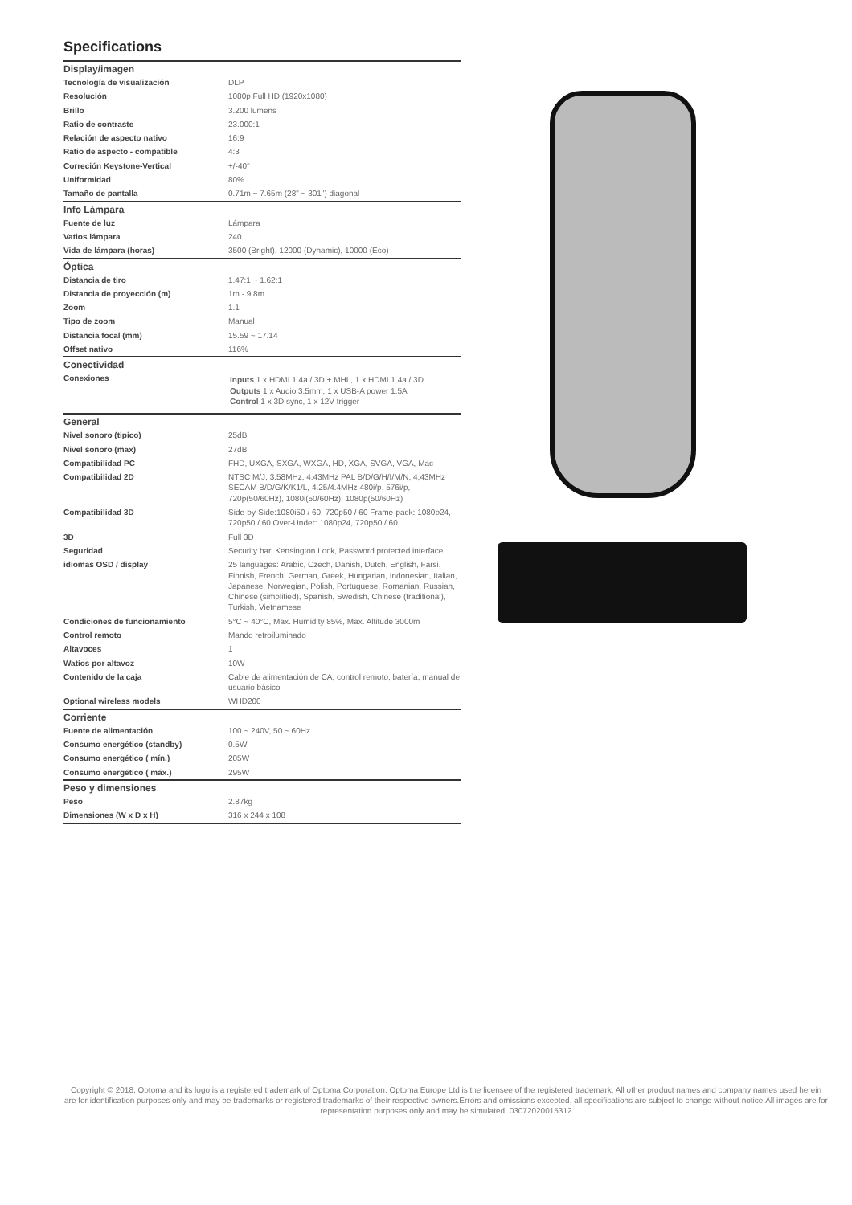Specifications
| Display/imagen | |
| --- | --- |
| Tecnología de visualización | DLP |
| Resolución | 1080p Full HD (1920x1080) |
| Brillo | 3.200 lumens |
| Ratio de contraste | 23.000:1 |
| Relación de aspecto nativo | 16:9 |
| Ratio de aspecto - compatible | 4:3 |
| Correción Keystone-Vertical | +/-40° |
| Uniformidad | 80% |
| Tamaño de pantalla | 0.71m ~ 7.65m (28" ~ 301") diagonal |
| Info Lámpara | |
| Fuente de luz | Lámpara |
| Vatios lámpara | 240 |
| Vida de lámpara (horas) | 3500 (Bright), 12000 (Dynamic), 10000 (Eco) |
| Óptica | |
| Distancia de tiro | 1.47:1 ~ 1.62:1 |
| Distancia de proyección (m) | 1m - 9.8m |
| Zoom | 1.1 |
| Tipo de zoom | Manual |
| Distancia focal (mm) | 15.59 ~ 17.14 |
| Offset nativo | 116% |
| Conectividad | |
| Conexiones | Inputs 1 x HDMI 1.4a / 3D + MHL, 1 x HDMI 1.4a / 3D Outputs 1 x Audio 3.5mm, 1 x USB-A power 1.5A Control 1 x 3D sync, 1 x 12V trigger |
| General | |
| Nivel sonoro (tipico) | 25dB |
| Nivel sonoro (max) | 27dB |
| Compatibilidad PC | FHD, UXGA, SXGA, WXGA, HD, XGA, SVGA, VGA, Mac |
| Compatibilidad 2D | NTSC M/J, 3.58MHz, 4.43MHz PAL B/D/G/H/I/M/N, 4,43MHz SECAM B/D/G/K/K1/L, 4.25/4.4MHz 480i/p, 576i/p, 720p(50/60Hz), 1080i(50/60Hz), 1080p(50/60Hz) |
| Compatibilidad 3D | Side-by-Side:1080i50 / 60, 720p50 / 60 Frame-pack: 1080p24, 720p50 / 60 Over-Under: 1080p24, 720p50 / 60 |
| 3D | Full 3D |
| Seguridad | Security bar, Kensington Lock, Password protected interface |
| idiomas OSD / display | 25 languages: Arabic, Czech, Danish, Dutch, English, Farsi, Finnish, French, German, Greek, Hungarian, Indonesian, Italian, Japanese, Norwegian, Polish, Portuguese, Romanian, Russian, Chinese (simplified), Spanish, Swedish, Chinese (traditional), Turkish, Vietnamese |
| Condiciones de funcionamiento | 5°C ~ 40°C, Max. Humidity 85%, Max. Altitude 3000m |
| Control remoto | Mando retroiluminado |
| Altavoces | 1 |
| Watios por altavoz | 10W |
| Contenido de la caja | Cable de alimentación de CA, control remoto, batería, manual de usuario básico |
| Optional wireless models | WHD200 |
| Corriente | |
| Fuente de alimentación | 100 ~ 240V, 50 ~ 60Hz |
| Consumo energético (standby) | 0.5W |
| Consumo energético ( mín.) | 205W |
| Consumo energético ( máx.) | 295W |
| Peso y dimensiones | |
| Peso | 2.87kg |
| Dimensiones (W x D x H) | 316 x 244 x 108 |
Copyright © 2018, Optoma and its logo is a registered trademark of Optoma Corporation. Optoma Europe Ltd is the licensee of the registered trademark. All other product names and company names used herein are for identification purposes only and may be trademarks or registered trademarks of their respective owners.Errors and omissions excepted, all specifications are subject to change without notice.All images are for representation purposes only and may be simulated. 03072020015312